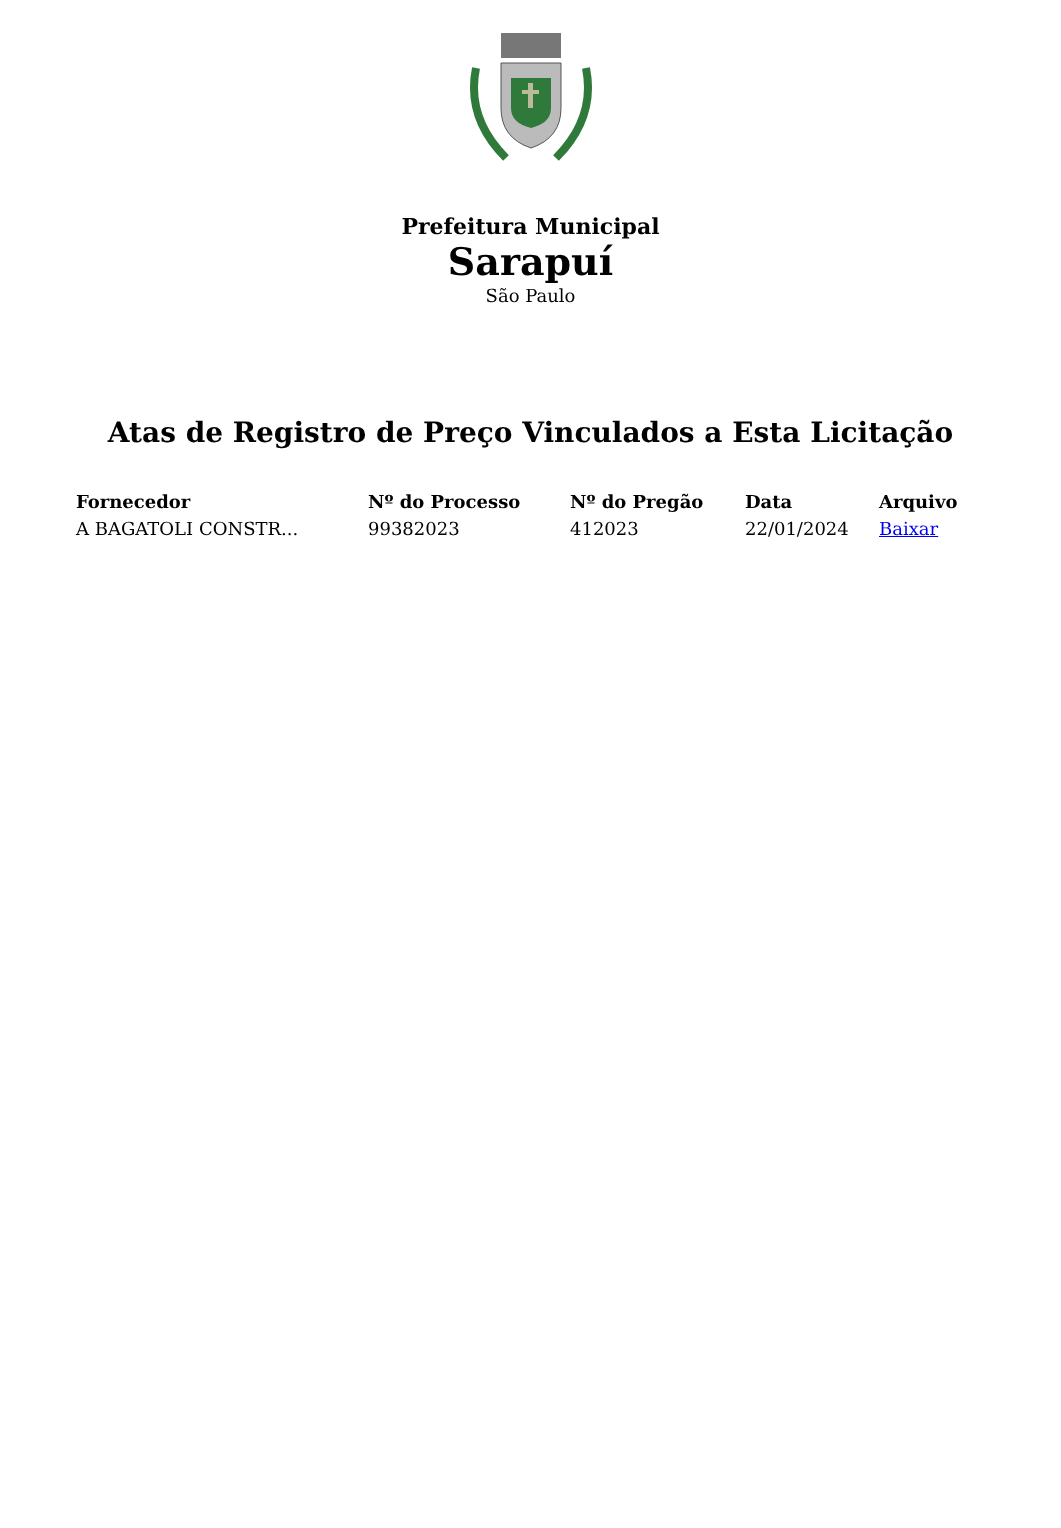Prefeitura Municipal
Sarapuí
São Paulo
Atas de Registro de Preço Vinculados a Esta Licitação
| Fornecedor | Nº do Processo | Nº do Pregão | Data | Arquivo |
| --- | --- | --- | --- | --- |
| A BAGATOLI CONSTR... | 99382023 | 412023 | 22/01/2024 | Baixar |